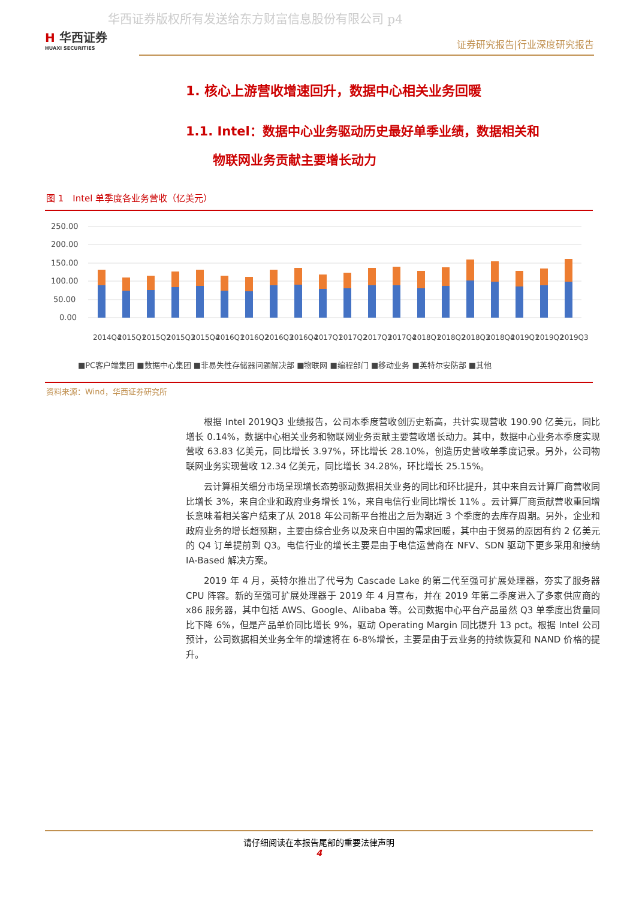华西证券版权所有发送给东方财富信息股份有限公司 p4
H 华西证券
HUAXI SECURITIES
证券研究报告|行业深度研究报告
1. 核心上游营收增速回升，数据中心相关业务回暖
1.1. Intel：数据中心业务驱动历史最好单季业绩，数据相关和
物联网业务贡献主要增长动力
图 1　Intel 单季度各业务营收（亿美元）
250.00
200.00
150.00
100.00
50.00
0.00
2014Q4
2015Q1
2015Q2
2015Q3
2015Q4
2016Q1
2016Q2
2016Q3
2016Q4
2017Q1
2017Q2
2017Q3
2017Q4
2018Q1
2018Q2
2018Q3
2018Q4
2019Q1
2019Q2
2019Q3
■PC客户端集团 ■数据中心集团 ■非易失性存储器问题解决部 ■物联网 ■编程部门 ■移动业务 ■英特尔安防部 ■其他
资料来源：Wind，华西证券研究所
根据 Intel 2019Q3 业绩报告，公司本季度营收创历史新高，共计实现营收 190.90 亿美元，同比增长 0.14%，数据中心相关业务和物联网业务贡献主要营收增长动力。其中，数据中心业务本季度实现营收 63.83 亿美元，同比增长 3.97%，环比增长 28.10%，创造历史营收单季度记录。另外，公司物联网业务实现营收 12.34 亿美元，同比增长 34.28%，环比增长 25.15%。
云计算相关细分市场呈现增长态势驱动数据相关业务的同比和环比提升，其中来自云计算厂商营收同比增长 3%，来自企业和政府业务增长 1%，来自电信行业同比增长 11% 。云计算厂商贡献营收重回增长意味着相关客户结束了从 2018 年公司新平台推出之后为期近 3 个季度的去库存周期。另外，企业和政府业务的增长超预期，主要由综合业务以及来自中国的需求回暖，其中由于贸易的原因有约 2 亿美元的 Q4 订单提前到 Q3。电信行业的增长主要是由于电信运营商在 NFV、SDN 驱动下更多采用和接纳 IA-Based 解决方案。
2019 年 4 月，英特尔推出了代号为 Cascade Lake 的第二代至强可扩展处理器，夯实了服务器 CPU 阵容。新的至强可扩展处理器于 2019 年 4 月宣布，并在 2019 年第二季度进入了多家供应商的 x86 服务器，其中包括 AWS、Google、Alibaba 等。公司数据中心平台产品虽然 Q3 单季度出货量同比下降 6%，但是产品单价同比增长 9%，驱动 Operating Margin 同比提升 13 pct。根据 Intel 公司预计，公司数据相关业务全年的增速将在 6-8%增长，主要是由于云业务的持续恢复和 NAND 价格的提升。
请仔细阅读在本报告尾部的重要法律声明
4